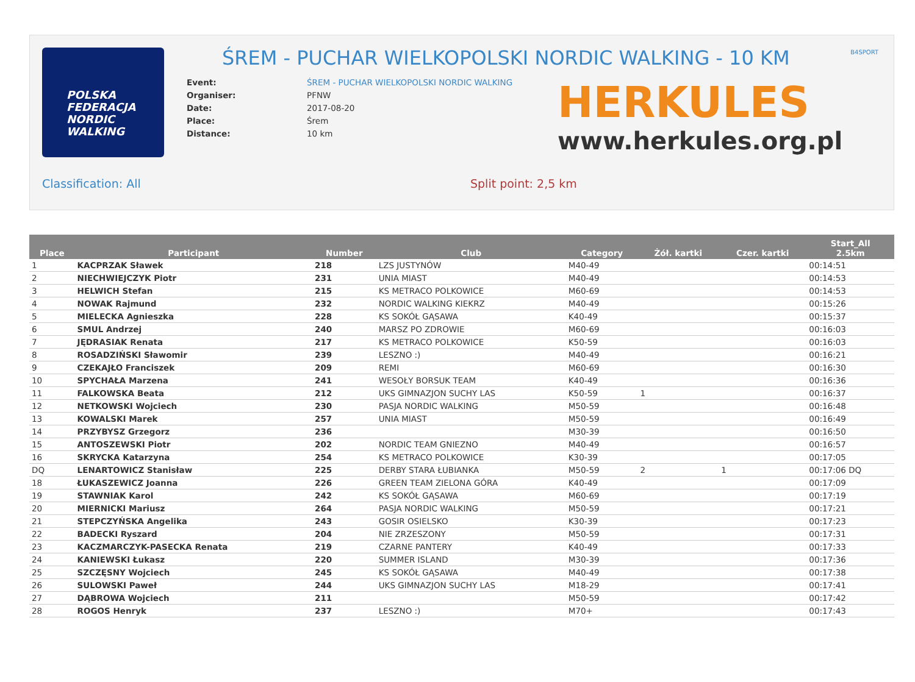POLSKA
FEDERACJA
NORDIC
WALKING
ŚREM - PUCHAR WIELKOPOLSKI NORDIC WALKING - 10 KM
B4SPORT
| Event: | ŚREM - PUCHAR WIELKOPOLSKI NORDIC WALKING |
| Organiser: | PFNW |
| Date: | 2017-08-20 |
| Place: | Śrem |
| Distance: | 10 km |
HERKULES
www.herkules.org.pl
Classification: All Split point: 2,5 km
| Place | Participant | Number | Club | Category | Żół. kartki | Czer. kartki | Start_All 2.5km |
| --- | --- | --- | --- | --- | --- | --- | --- |
| 1 | KACPRZAK Sławek | 218 | LZS JUSTYNÓW | M40-49 | | | 00:14:51 |
| 2 | NIECHWIEJCZYK Piotr | 231 | UNIA MIAST | M40-49 | | | 00:14:53 |
| 3 | HELWICH Stefan | 215 | KS METRACO POLKOWICE | M60-69 | | | 00:14:53 |
| 4 | NOWAK Rajmund | 232 | NORDIC WALKING KIEKRZ | M40-49 | | | 00:15:26 |
| 5 | MIELECKA Agnieszka | 228 | KS SOKÓŁ GĄSAWA | K40-49 | | | 00:15:37 |
| 6 | SMUL Andrzej | 240 | MARSZ PO ZDROWIE | M60-69 | | | 00:16:03 |
| 7 | JĘDRASIAK Renata | 217 | KS METRACO POLKOWICE | K50-59 | | | 00:16:03 |
| 8 | ROSADZIŃSKI Sławomir | 239 | LESZNO :) | M40-49 | | | 00:16:21 |
| 9 | CZEKAJŁO Franciszek | 209 | REMI | M60-69 | | | 00:16:30 |
| 10 | SPYCHAŁA Marzena | 241 | WESOŁY BORSUK TEAM | K40-49 | | | 00:16:36 |
| 11 | FALKOWSKA Beata | 212 | UKS GIMNAZJON SUCHY LAS | K50-59 | 1 | | 00:16:37 |
| 12 | NETKOWSKI Wojciech | 230 | PASJA NORDIC WALKING | M50-59 | | | 00:16:48 |
| 13 | KOWALSKI Marek | 257 | UNIA MIAST | M50-59 | | | 00:16:49 |
| 14 | PRZYBYSZ Grzegorz | 236 | | M30-39 | | | 00:16:50 |
| 15 | ANTOSZEWSKI Piotr | 202 | NORDIC TEAM GNIEZNO | M40-49 | | | 00:16:57 |
| 16 | SKRYCKA Katarzyna | 254 | KS METRACO POLKOWICE | K30-39 | | | 00:17:05 |
| DQ | LENARTOWICZ Stanisław | 225 | DERBY STARA ŁUBIANKA | M50-59 | 2 | 1 | 00:17:06 DQ |
| 18 | ŁUKASZEWICZ Joanna | 226 | GREEN TEAM ZIELONA GÓRA | K40-49 | | | 00:17:09 |
| 19 | STAWNIAK Karol | 242 | KS SOKÓŁ GĄSAWA | M60-69 | | | 00:17:19 |
| 20 | MIERNICKI Mariusz | 264 | PASJA NORDIC WALKING | M50-59 | | | 00:17:21 |
| 21 | STEPCZYŃSKA Angelika | 243 | GOSIR OSIELSKO | K30-39 | | | 00:17:23 |
| 22 | BADECKI Ryszard | 204 | NIE ZRZESZONY | M50-59 | | | 00:17:31 |
| 23 | KACZMARCZYK-PASECKA Renata | 219 | CZARNE PANTERY | K40-49 | | | 00:17:33 |
| 24 | KANIEWSKI Łukasz | 220 | SUMMER ISLAND | M30-39 | | | 00:17:36 |
| 25 | SZCZĘSNY Wojciech | 245 | KS SOKÓŁ GĄSAWA | M40-49 | | | 00:17:38 |
| 26 | SULOWSKI Paweł | 244 | UKS GIMNAZJON SUCHY LAS | M18-29 | | | 00:17:41 |
| 27 | DĄBROWA Wojciech | 211 | | M50-59 | | | 00:17:42 |
| 28 | ROGOS Henryk | 237 | LESZNO :) | M70+ | | | 00:17:43 |